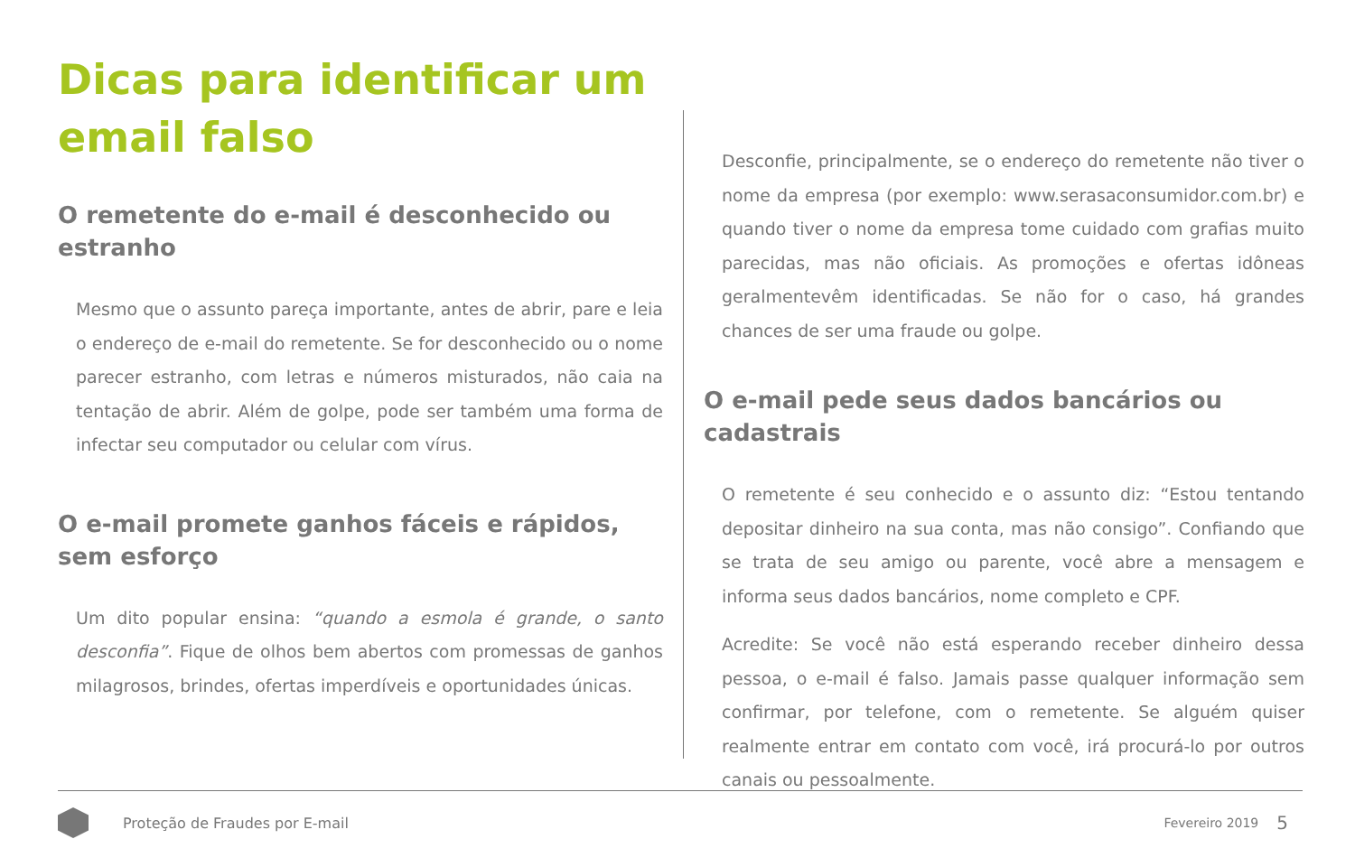Dicas para identificar um email falso
O remetente do e-mail é desconhecido ou estranho
Mesmo que o assunto pareça importante, antes de abrir, pare e leia o endereço de e-mail do remetente. Se for desconhecido ou o nome parecer estranho, com letras e números misturados, não caia na tentação de abrir. Além de golpe, pode ser também uma forma de infectar seu computador ou celular com vírus.
O e-mail promete ganhos fáceis e rápidos,
sem esforço
Um dito popular ensina: “quando a esmola é grande, o santo desconfia”. Fique de olhos bem abertos com promessas de ganhos milagrosos, brindes, ofertas imperdíveis e oportunidades únicas.
Desconfie, principalmente, se o endereço do remetente não tiver o nome da empresa (por exemplo: www.serasaconsumidor.com.br) e quando tiver o nome da empresa tome cuidado com grafias muito parecidas, mas não oficiais. As promoções e ofertas idôneas geralmentevêm identificadas. Se não for o caso, há grandes chances de ser uma fraude ou golpe.
O e-mail pede seus dados bancários ou cadastrais
O remetente é seu conhecido e o assunto diz: “Estou tentando depositar dinheiro na sua conta, mas não consigo”. Confiando que se trata de seu amigo ou parente, você abre a mensagem e informa seus dados bancários, nome completo e CPF.
Acredite: Se você não está esperando receber dinheiro dessa pessoa, o e-mail é falso. Jamais passe qualquer informação sem confirmar, por telefone, com o remetente. Se alguém quiser realmente entrar em contato com você, irá procurá-lo por outros canais ou pessoalmente.
Proteção de Fraudes por E-mail Fevereiro 2019 5